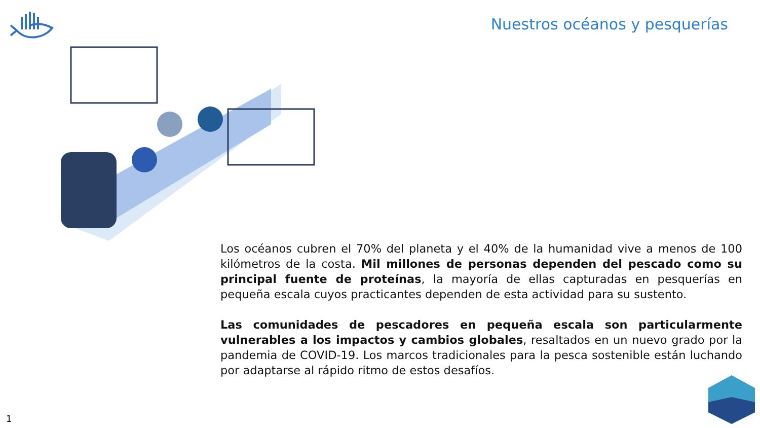Nuestros océanos y pesquerías
Los océanos cubren el 70% del planeta y el 40% de la humanidad vive a menos de 100 kilómetros de la costa. Mil millones de personas dependen del pescado como su principal fuente de proteínas, la mayoría de ellas capturadas en pesquerías en pequeña escala cuyos practicantes dependen de esta actividad para su sustento.
Las comunidades de pescadores en pequeña escala son particularmente vulnerables a los impactos y cambios globales, resaltados en un nuevo grado por la pandemia de COVID-19. Los marcos tradicionales para la pesca sostenible están luchando por adaptarse al rápido ritmo de estos desafíos.
1